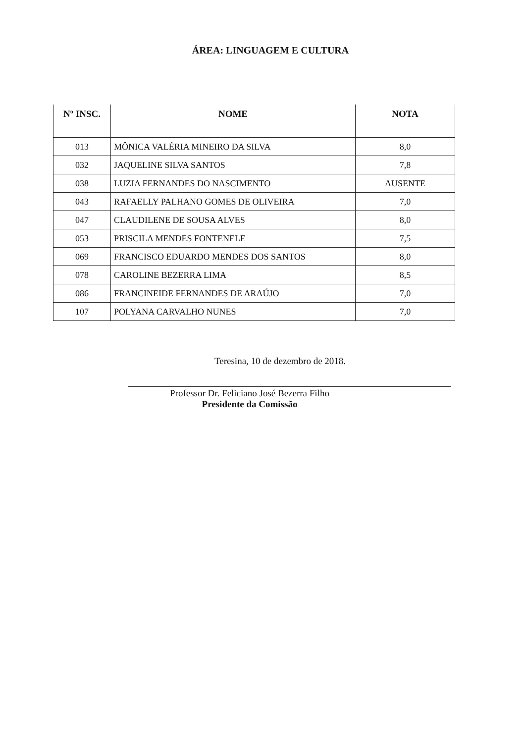ÁREA: LINGUAGEM E CULTURA
| Nº INSC. | NOME | NOTA |
| --- | --- | --- |
| 013 | MÔNICA VALÉRIA MINEIRO DA SILVA | 8,0 |
| 032 | JAQUELINE SILVA SANTOS | 7,8 |
| 038 | LUZIA FERNANDES DO NASCIMENTO | AUSENTE |
| 043 | RAFAELLY PALHANO GOMES DE OLIVEIRA | 7,0 |
| 047 | CLAUDILENE DE SOUSA ALVES | 8,0 |
| 053 | PRISCILA MENDES FONTENELE | 7,5 |
| 069 | FRANCISCO EDUARDO MENDES DOS SANTOS | 8,0 |
| 078 | CAROLINE BEZERRA LIMA | 8,5 |
| 086 | FRANCINEIDE FERNANDES DE ARAÚJO | 7,0 |
| 107 | POLYANA CARVALHO NUNES | 7,0 |
Teresina, 10 de dezembro de 2018.
Professor Dr. Feliciano José Bezerra Filho
Presidente da Comissão